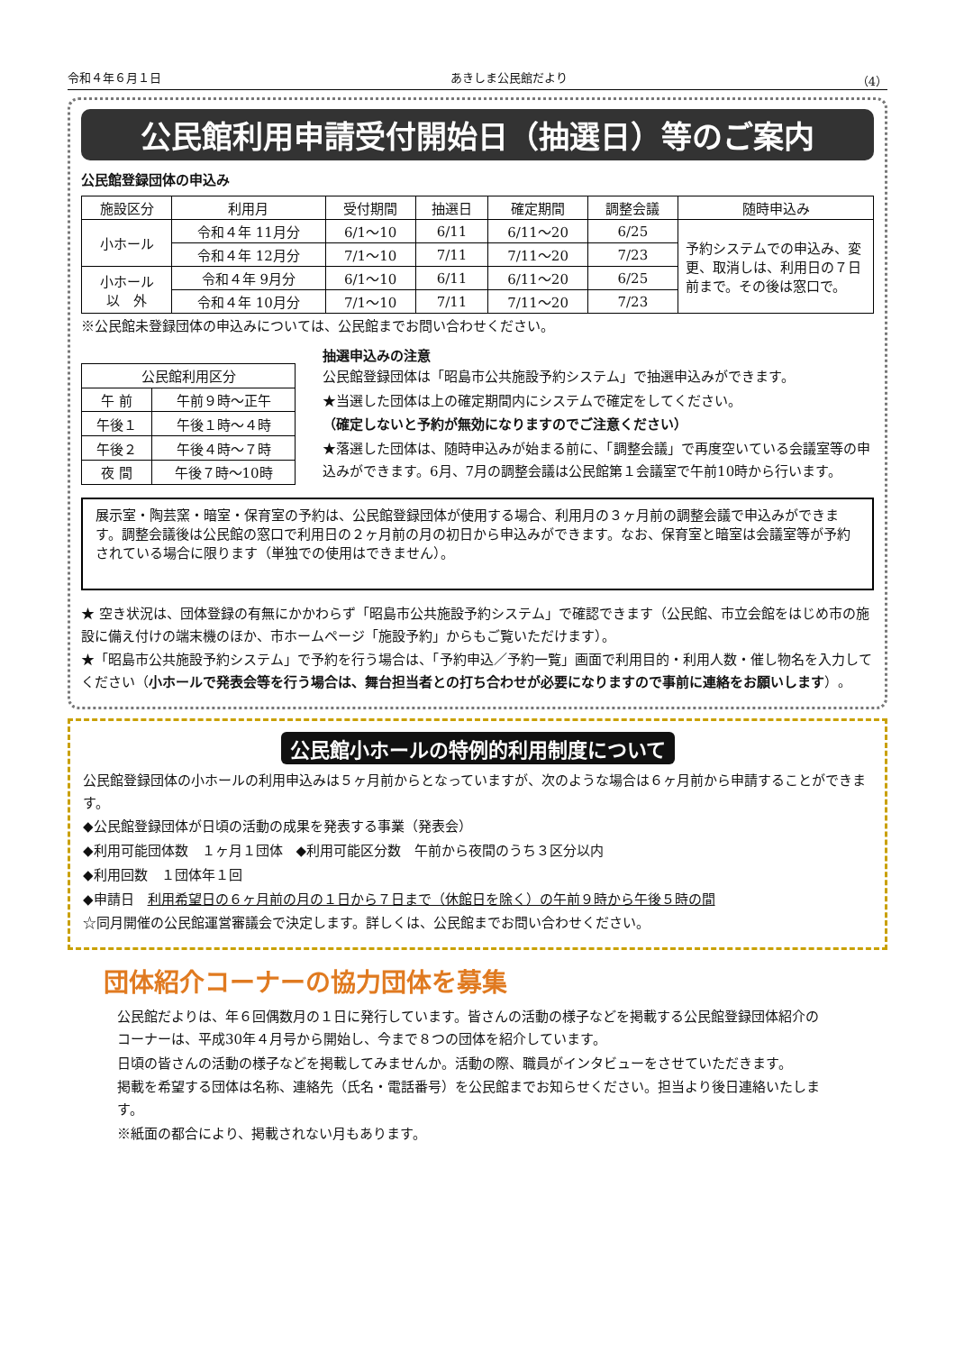令和４年６月１日 あきしま公民館だより （4）
公民館利用申請受付開始日（抽選日）等のご案内
公民館登録団体の申込み
| 施設区分 | 利用月 | 受付期間 | 抽選日 | 確定期間 | 調整会議 | 随時申込み |
| --- | --- | --- | --- | --- | --- | --- |
| 小ホール | 令和４年 11月分 | 6/1～10 | 6/11 | 6/11～20 | 6/25 | 予約システムでの申込み、変更、取消しは、利用日の７日前まで。その後は窓口で。 |
| | 令和４年 12月分 | 7/1～10 | 7/11 | 7/11～20 | 7/23 | |
| 小ホール 以 外 | 令和４年 9月分 | 6/1～10 | 6/11 | 6/11～20 | 6/25 | |
| | 令和４年 10月分 | 7/1～10 | 7/11 | 7/11～20 | 7/23 | |
※公民館未登録団体の申込みについては、公民館までお問い合わせください。
| 公民館利用区分 | |
| --- | --- |
| 午 前 | 午前９時～正午 |
| 午後１ | 午後１時～４時 |
| 午後２ | 午後４時～７時 |
| 夜 間 | 午後７時～10時 |
抽選申込みの注意
公民館登録団体は「昭島市公共施設予約システム」で抽選申込みができます。
★当選した団体は上の確定期間内にシステムで確定をしてください。
（確定しないと予約が無効になりますのでご注意ください）
★落選した団体は、随時申込みが始まる前に、「調整会議」で再度空いている会議室等の申込みができます。6月、7月の調整会議は公民館第１会議室で午前10時から行います。
展示室・陶芸窯・暗室・保育室の予約は、公民館登録団体が使用する場合、利用月の３ヶ月前の調整会議で申込みができます。調整会議後は公民館の窓口で利用日の２ヶ月前の月の初日から申込みができます。なお、保育室と暗室は会議室等が予約されている場合に限ります（単独での使用はできません）。
★ 空き状況は、団体登録の有無にかかわらず「昭島市公共施設予約システム」で確認できます（公民館、市立会館をはじめ市の施設に備え付けの端末機のほか、市ホームページ「施設予約」からもご覧いただけます）。
★「昭島市公共施設予約システム」で予約を行う場合は、「予約申込／予約一覧」画面で利用目的・利用人数・催し物名を入力してください（小ホールで発表会等を行う場合は、舞台担当者との打ち合わせが必要になりますので事前に連絡をお願いします）。
公民館小ホールの特例的利用制度について
公民館登録団体の小ホールの利用申込みは５ヶ月前からとなっていますが、次のような場合は６ヶ月前から申請することができます。
◆公民館登録団体が日頃の活動の成果を発表する事業（発表会）
◆利用可能団体数　１ヶ月１団体　◆利用可能区分数　午前から夜間のうち３区分以内
◆利用回数　１団体年１回
◆申請日　利用希望日の６ヶ月前の月の１日から７日まで（休館日を除く）の午前９時から午後５時の間
☆同月開催の公民館運営審議会で決定します。詳しくは、公民館までお問い合わせください。
団体紹介コーナーの協力団体を募集
公民館だよりは、年６回偶数月の１日に発行しています。皆さんの活動の様子などを掲載する公民館登録団体紹介のコーナーは、平成30年４月号から開始し、今まで８つの団体を紹介しています。
日頃の皆さんの活動の様子などを掲載してみませんか。活動の際、職員がインタビューをさせていただきます。
掲載を希望する団体は名称、連絡先（氏名・電話番号）を公民館までお知らせください。担当より後日連絡いたします。
※紙面の都合により、掲載されない月もあります。